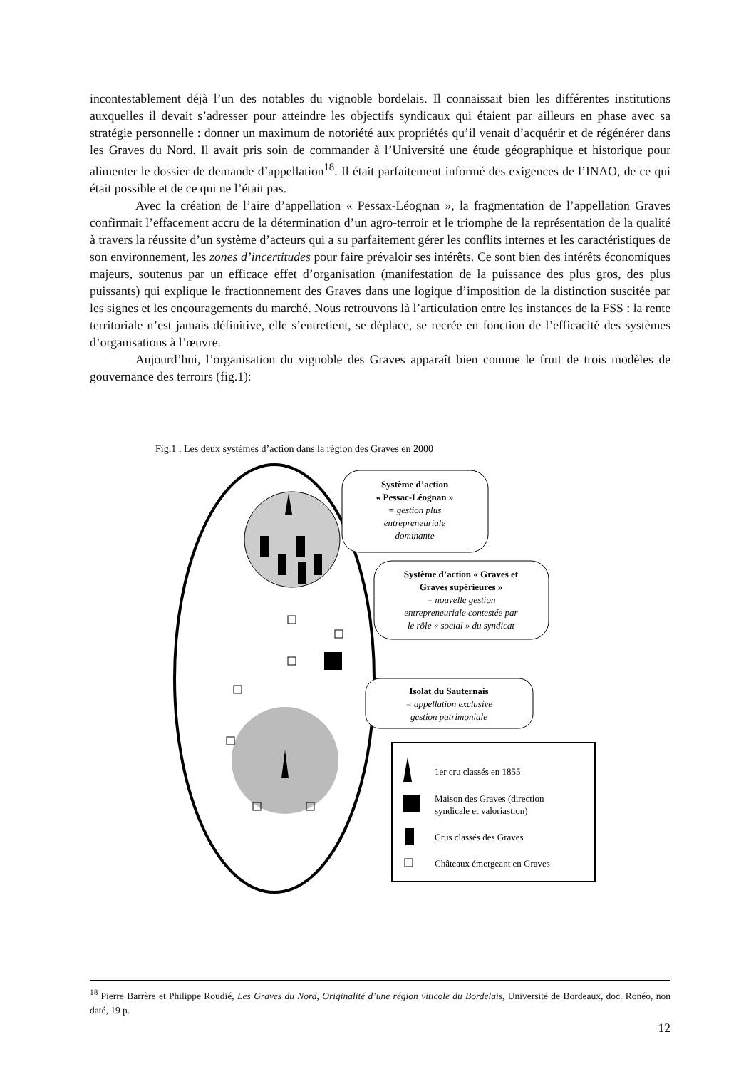incontestablement déjà l’un des notables du vignoble bordelais. Il connaissait bien les différentes institutions auxquelles il devait s’adresser pour atteindre les objectifs syndicaux qui étaient par ailleurs en phase avec sa stratégie personnelle : donner un maximum de notoriété aux propriétés qu’il venait d’acquérir et de régénérer dans les Graves du Nord. Il avait pris soin de commander à l’Université une étude géographique et historique pour alimenter le dossier de demande d’appellation<sup>18</sup>. Il était parfaitement informé des exigences de l’INAO, de ce qui était possible et de ce qui ne l’était pas.
Avec la création de l’aire d’appellation « Pessax-Léognan », la fragmentation de l’appellation Graves confirmait l’effacement accru de la détermination d’un agro-terroir et le triomphe de la représentation de la qualité à travers la réussite d’un système d’acteurs qui a su parfaitement gérer les conflits internes et les caractéristiques de son environnement, les zones d’incertitudes pour faire prévaloir ses intérêts. Ce sont bien des intérêts économiques majeurs, soutenus par un efficace effet d’organisation (manifestation de la puissance des plus gros, des plus puissants) qui explique le fractionnement des Graves dans une logique d’imposition de la distinction suscitée par les signes et les encouragements du marché. Nous retrouvons là l’articulation entre les instances de la FSS : la rente territoriale n’est jamais définitive, elle s’entretient, se déplace, se recrée en fonction de l’efficacité des systèmes d’organisations à l’œuvre.
Aujourd’hui, l’organisation du vignoble des Graves apparaît bien comme le fruit de trois modèles de gouvernance des terroirs (fig.1):
Fig.1 : Les deux systèmes d’action dans la région des Graves en 2000
Système d’action « Pessac-Léognan » = gestion plus entrepreneuriale dominante
Système d’action « Graves et Graves supérieures » = nouvelle gestion entrepreneuriale contestée par le rôle « social » du syndicat
Isolat du Sauternais = appellation exclusive gestion patrimoniale
1er cru classés en 1855 Maison des Graves (direction syndicale et valoriastion) Crus classés des Graves Châteaux émergeant en Graves
<sup>18</sup> Pierre Barrère et Philippe Roudié, Les Graves du Nord, Originalité d’une région viticole du Bordelais, Université de Bordeaux, doc. Ronéo, non daté, 19 p.
12